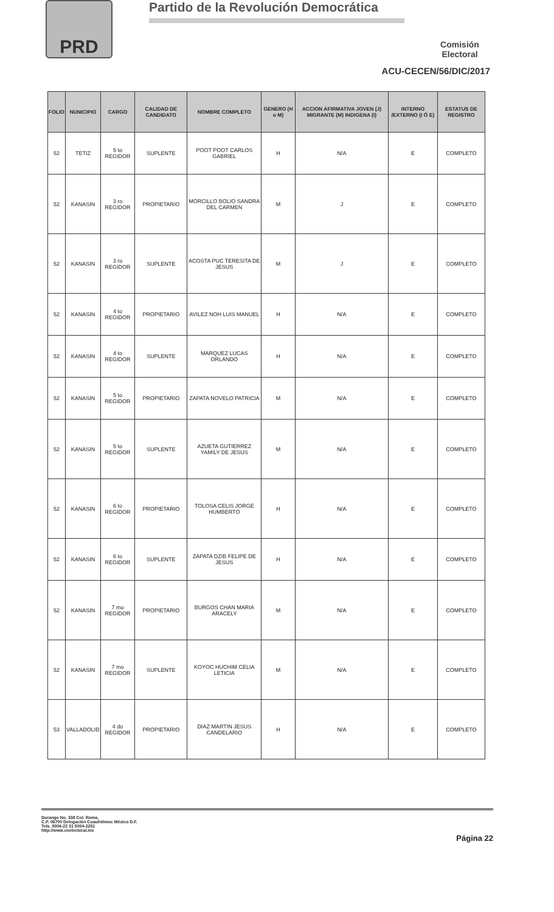PRD
Partido de la Revolución Democrática
Comisión Electoral
ACU-CECEN/56/DIC/2017
| FOLIO | NUNICIPIO | CARGO | CALIDAD DE CANDIDATO | NOMBRE COMPLETO | GENERO (H o M) | ACCION AFIRMATIVA JOVEN (J) MIGRANTE (M) INDIGENA (I) | INTERNO /EXTERNO (I Ó E) | ESTATUS DE REGISTRO |
| --- | --- | --- | --- | --- | --- | --- | --- | --- |
| 52 | TETIZ | 5 to REGIDOR | SUPLENTE | POOT POOT CARLOS GABRIEL | H | N/A | E | COMPLETO |
| 52 | KANASIN | 3 ro REGIDOR | PROPIETARIO | MORCILLO BOLIO SANDRA DEL CARMEN | M | J | E | COMPLETO |
| 52 | KANASIN | 3 ro REGIDOR | SUPLENTE | ACOSTA PUC TERESITA DE JESUS | M | J | E | COMPLETO |
| 52 | KANASIN | 4 to REGIDOR | PROPIETARIO | AVILEZ NOH LUIS MANUEL | H | N/A | E | COMPLETO |
| 52 | KANASIN | 4 to REGIDOR | SUPLENTE | MARQUEZ LUCAS ORLANDO | H | N/A | E | COMPLETO |
| 52 | KANASIN | 5 to REGIDOR | PROPIETARIO | ZAPATA NOVELO PATRICIA | M | N/A | E | COMPLETO |
| 52 | KANASIN | 5 to REGIDOR | SUPLENTE | AZUETA GUTIERREZ YAMILY DE JESUS | M | N/A | E | COMPLETO |
| 52 | KANASIN | 6 to REGIDOR | PROPIETARIO | TOLOSA CELIS JORGE HUMBERTO | H | N/A | E | COMPLETO |
| 52 | KANASIN | 6 to REGIDOR | SUPLENTE | ZAPATA DZIB FELIPE DE JESUS | H | N/A | E | COMPLETO |
| 52 | KANASIN | 7 mo REGIDOR | PROPIETARIO | BURGOS CHAN MARIA ARACELY | M | N/A | E | COMPLETO |
| 52 | KANASIN | 7 mo REGIDOR | SUPLENTE | KOYOC HUCHIM CELIA LETICIA | M | N/A | E | COMPLETO |
| 53 | VALLADOLID | 4 do REGIDOR | PROPIETARIO | DIAZ MARTIN JESUS CANDELARIO | H | N/A | E | COMPLETO |
Durango No. 338 Col. Roma,
C.P. 06700 Delegación Cuauhtémoc México D.F.
Tels. 5004-22 31 5004-2251
http://www.cnelectoral.mx
Página 22